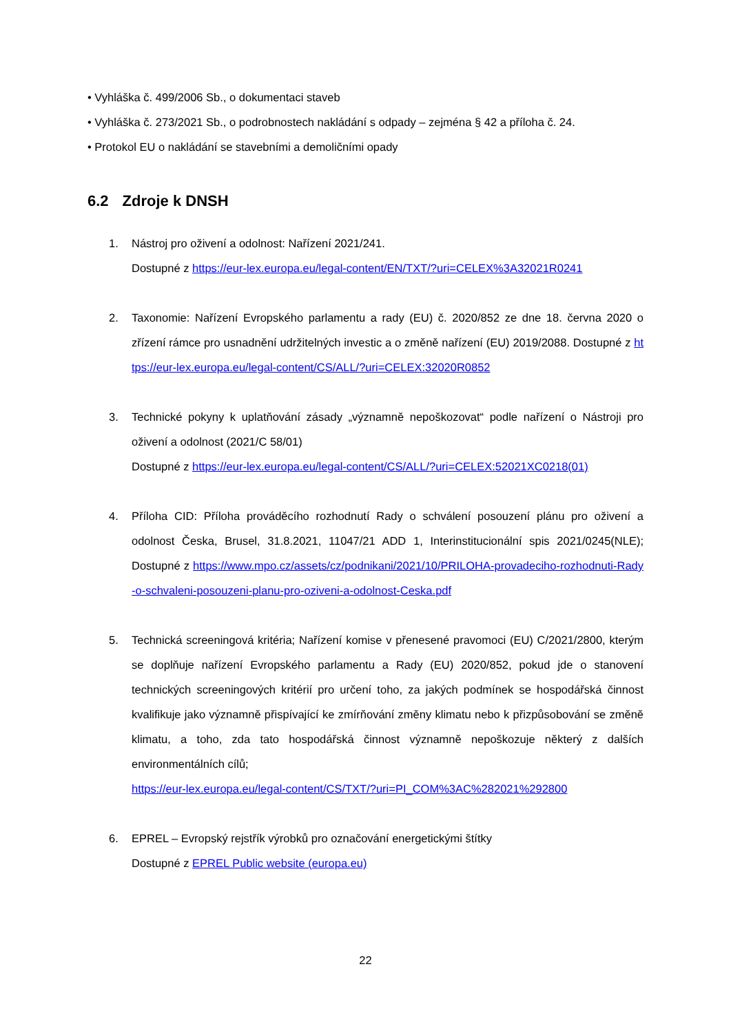• Vyhláška č. 499/2006 Sb., o dokumentaci staveb
• Vyhláška č. 273/2021 Sb., o podrobnostech nakládání s odpady – zejména § 42 a příloha č. 24.
• Protokol EU o nakládání se stavebními a demoličními opady
6.2 Zdroje k DNSH
1. Nástroj pro oživení a odolnost: Nařízení 2021/241.
Dostupné z https://eur-lex.europa.eu/legal-content/EN/TXT/?uri=CELEX%3A32021R0241
2. Taxonomie: Nařízení Evropského parlamentu a rady (EU) č. 2020/852 ze dne 18. června 2020 o zřízení rámce pro usnadnění udržitelných investic a o změně nařízení (EU) 2019/2088. Dostupné z https://eur-lex.europa.eu/legal-content/CS/ALL/?uri=CELEX:32020R0852
3. Technické pokyny k uplatňování zásady „významně nepoškozovat“ podle nařízení o Nástroji pro oživení a odolnost (2021/C 58/01)
Dostupné z https://eur-lex.europa.eu/legal-content/CS/ALL/?uri=CELEX:52021XC0218(01)
4. Příloha CID: Příloha prováděcího rozhodnutí Rady o schválení posouzení plánu pro oživení a odolnost Česka, Brusel, 31.8.2021, 11047/21 ADD 1, Interinstitucionální spis 2021/0245(NLE); Dostupné z https://www.mpo.cz/assets/cz/podnikani/2021/10/PRILOHA-provadeciho-rozhodnuti-Rady-o-schvaleni-posouzeni-planu-pro-oziveni-a-odolnost-Ceska.pdf
5. Technická screeningová kritéria; Nařízení komise v přenesené pravomoci (EU) C/2021/2800, kterým se doplňuje nařízení Evropského parlamentu a Rady (EU) 2020/852, pokud jde o stanovení technických screeningových kritérií pro určení toho, za jakých podmínek se hospodářská činnost kvalifikuje jako významně přispívající ke zmírňování změny klimatu nebo k přizpůsobování se změně klimatu, a toho, zda tato hospodářská činnost významně nepoškozuje některý z dalších environmentálních cílů;
https://eur-lex.europa.eu/legal-content/CS/TXT/?uri=PI_COM%3AC%282021%292800
6. EPREL – Evropský rejstřík výrobků pro označování energetickými štítky
Dostupné z EPREL Public website (europa.eu)
22